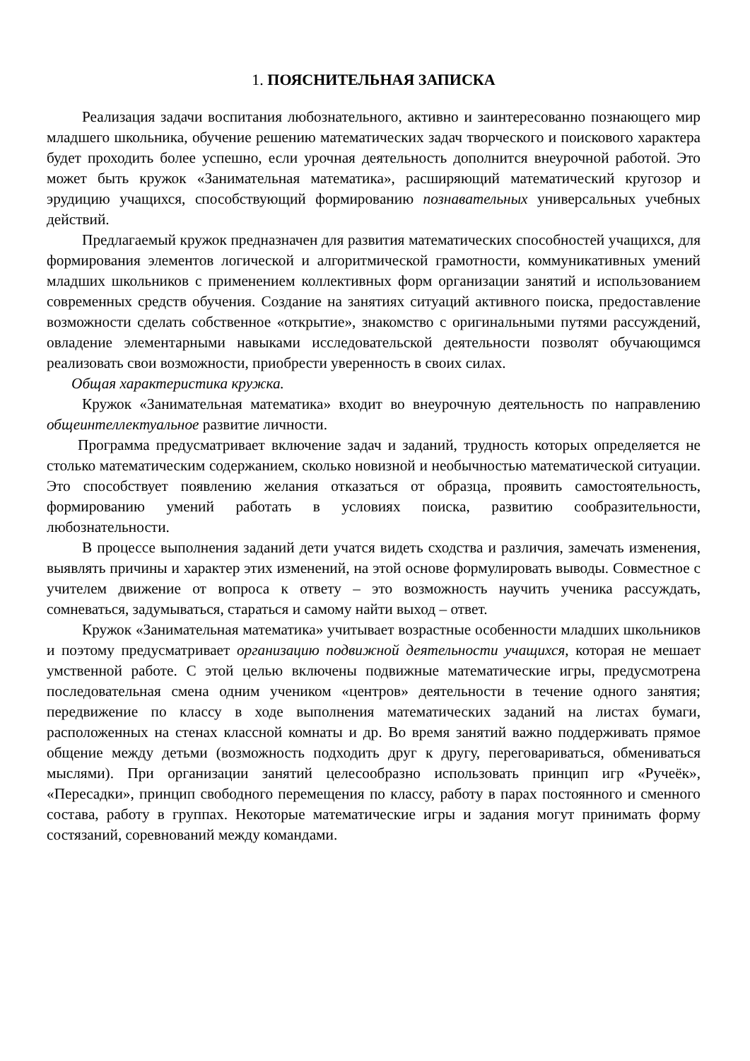1. ПОЯСНИТЕЛЬНАЯ ЗАПИСКА
Реализация задачи воспитания любознательного, активно и заинтересованно познающего мир младшего школьника, обучение решению математических задач творческого и поискового характера будет проходить более успешно, если урочная деятельность дополнится внеурочной работой. Это может быть кружок «Занимательная математика», расширяющий математический кругозор и эрудицию учащихся, способствующий формированию познавательных универсальных учебных действий.
Предлагаемый кружок предназначен для развития математических способностей учащихся, для формирования элементов логической и алгоритмической грамотности, коммуникативных умений младших школьников с применением коллективных форм организации занятий и использованием современных средств обучения. Создание на занятиях ситуаций активного поиска, предоставление возможности сделать собственное «открытие», знакомство с оригинальными путями рассуждений, овладение элементарными навыками исследовательской деятельности позволят обучающимся реализовать свои возможности, приобрести уверенность в своих силах.
Общая характеристика кружка.
Кружок «Занимательная математика» входит во внеурочную деятельность по направлению общеинтеллектуальное развитие личности.
Программа предусматривает включение задач и заданий, трудность которых определяется не столько математическим содержанием, сколько новизной и необычностью математической ситуации. Это способствует появлению желания отказаться от образца, проявить самостоятельность, формированию умений работать в условиях поиска, развитию сообразительности, любознательности.
В процессе выполнения заданий дети учатся видеть сходства и различия, замечать изменения, выявлять причины и характер этих изменений, на этой основе формулировать выводы. Совместное с учителем движение от вопроса к ответу – это возможность научить ученика рассуждать, сомневаться, задумываться, стараться и самому найти выход – ответ.
Кружок «Занимательная математика» учитывает возрастные особенности младших школьников и поэтому предусматривает организацию подвижной деятельности учащихся, которая не мешает умственной работе. С этой целью включены подвижные математические игры, предусмотрена последовательная смена одним учеником «центров» деятельности в течение одного занятия; передвижение по классу в ходе выполнения математических заданий на листах бумаги, расположенных на стенах классной комнаты и др. Во время занятий важно поддерживать прямое общение между детьми (возможность подходить друг к другу, переговариваться, обмениваться мыслями). При организации занятий целесообразно использовать принцип игр «Ручеёк», «Пересадки», принцип свободного перемещения по классу, работу в парах постоянного и сменного состава, работу в группах. Некоторые математические игры и задания могут принимать форму состязаний, соревнований между командами.